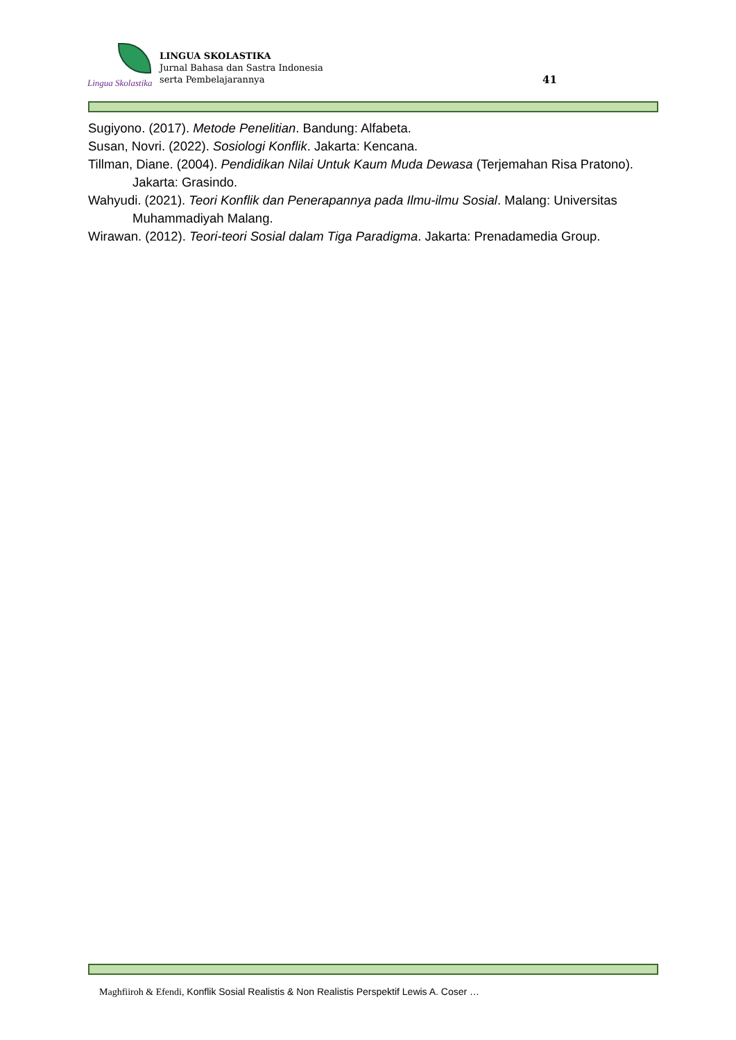Lingua Skolastika
LINGUA SKOLASTIKA
Jurnal Bahasa dan Sastra Indonesia
serta Pembelajarannya
41
Sugiyono. (2017). Metode Penelitian. Bandung: Alfabeta.
Susan, Novri. (2022). Sosiologi Konflik. Jakarta: Kencana.
Tillman, Diane. (2004). Pendidikan Nilai Untuk Kaum Muda Dewasa (Terjemahan Risa Pratono). Jakarta: Grasindo.
Wahyudi. (2021). Teori Konflik dan Penerapannya pada Ilmu-ilmu Sosial. Malang: Universitas Muhammadiyah Malang.
Wirawan. (2012). Teori-teori Sosial dalam Tiga Paradigma. Jakarta: Prenadamedia Group.
Maghfiiroh & Efendi, Konflik Sosial Realistis & Non Realistis Perspektif Lewis A. Coser …